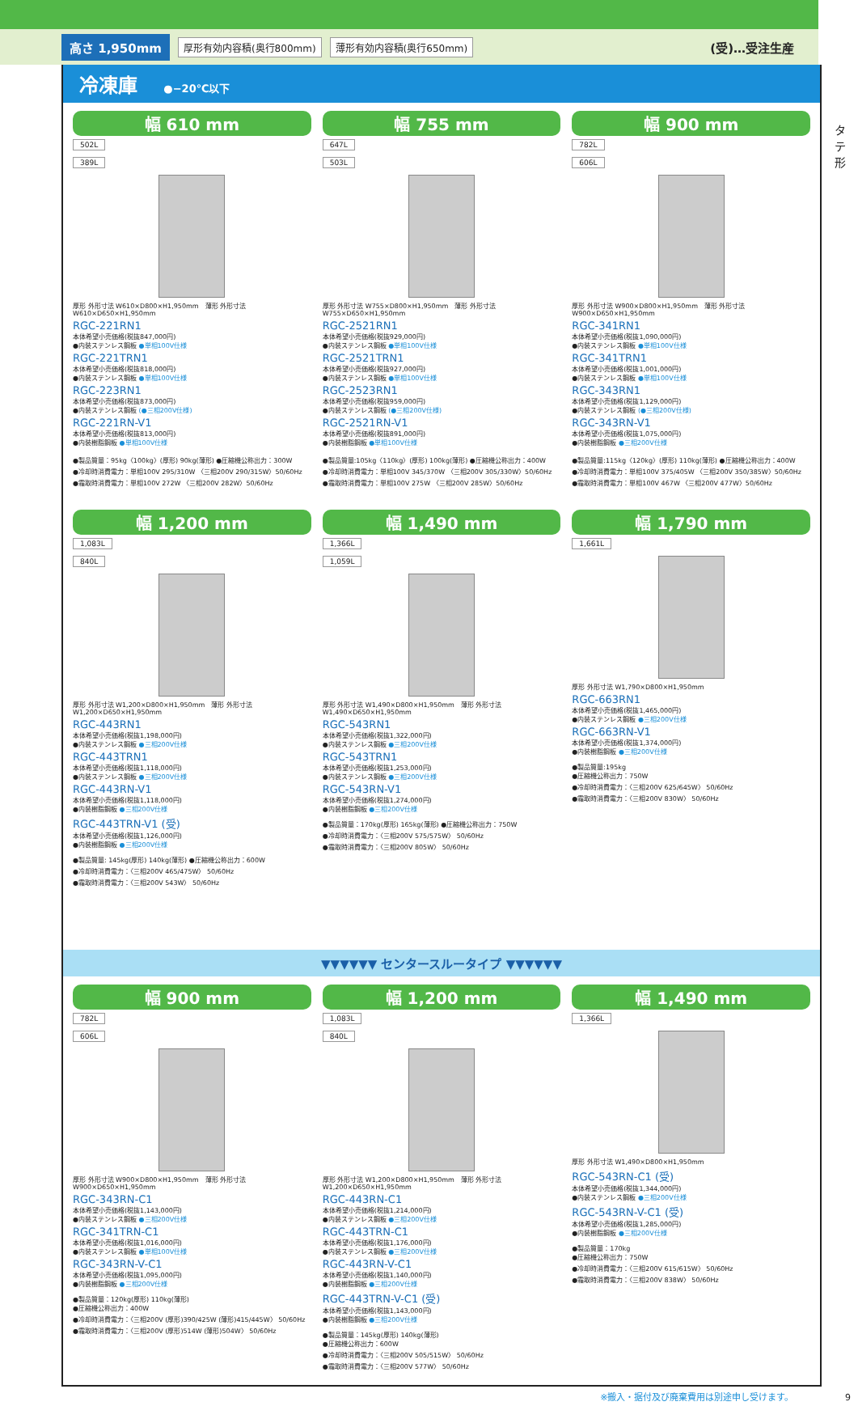高さ 1,950mm 厚形有効内容積(奥行800mm) 薄形有効内容積(奥行650mm) (受)…受注生産
タテ形
冷凍庫 ●−20℃以下
幅 610 mm
502L
389L
厚形 外形寸法 W610×D800×H1,950mm　薄形 外形寸法 W610×D650×H1,950mm
RGC-221RN1
本体希望小売価格(税抜847,000円)
●内装ステンレス鋼板 ●単相100V仕様
RGC-221TRN1
本体希望小売価格(税抜818,000円)
●内装ステンレス鋼板 ●単相100V仕様
RGC-223RN1
本体希望小売価格(税抜873,000円)
●内装ステンレス鋼板 (●三相200V仕様)
RGC-221RN-V1
本体希望小売価格(税抜813,000円)
●内装樹脂鋼板 ●単相100V仕様
●製品質量：95kg〈100kg〉(厚形) 90kg(薄形) ●圧縮機公称出力：300W
●冷却時消費電力：単相100V 295/310W 〈三相200V 290/315W〉50/60Hz
●霜取時消費電力：単相100V 272W 〈三相200V 282W〉50/60Hz
幅 755 mm
647L
503L
厚形 外形寸法 W755×D800×H1,950mm　薄形 外形寸法 W755×D650×H1,950mm
RGC-2521RN1
本体希望小売価格(税抜929,000円)
●内装ステンレス鋼板 ●単相100V仕様
RGC-2521TRN1
本体希望小売価格(税抜927,000円)
●内装ステンレス鋼板 ●単相100V仕様
RGC-2523RN1
本体希望小売価格(税抜959,000円)
●内装ステンレス鋼板 (●三相200V仕様)
RGC-2521RN-V1
本体希望小売価格(税抜891,000円)
●内装樹脂鋼板 ●単相100V仕様
●製品質量:105kg〈110kg〉(厚形) 100kg(薄形) ●圧縮機公称出力：400W
●冷却時消費電力：単相100V 345/370W 〈三相200V 305/330W〉50/60Hz
●霜取時消費電力：単相100V 275W 〈三相200V 285W〉50/60Hz
幅 900 mm
782L
606L
厚形 外形寸法 W900×D800×H1,950mm　薄形 外形寸法 W900×D650×H1,950mm
RGC-341RN1
本体希望小売価格(税抜1,090,000円)
●内装ステンレス鋼板 ●単相100V仕様
RGC-341TRN1
本体希望小売価格(税抜1,001,000円)
●内装ステンレス鋼板 ●単相100V仕様
RGC-343RN1
本体希望小売価格(税抜1,129,000円)
●内装ステンレス鋼板 (●三相200V仕様)
RGC-343RN-V1
本体希望小売価格(税抜1,075,000円)
●内装樹脂鋼板 ●三相200V仕様
●製品質量:115kg〈120kg〉(厚形) 110kg(薄形) ●圧縮機公称出力：400W
●冷却時消費電力：単相100V 375/405W 〈三相200V 350/385W〉50/60Hz
●霜取時消費電力：単相100V 467W 〈三相200V 477W〉50/60Hz
幅 1,200 mm
1,083L
840L
厚形 外形寸法 W1,200×D800×H1,950mm　薄形 外形寸法 W1,200×D650×H1,950mm
RGC-443RN1
本体希望小売価格(税抜1,198,000円)
●内装ステンレス鋼板 ●三相200V仕様
RGC-443TRN1
本体希望小売価格(税抜1,118,000円)
●内装ステンレス鋼板 ●三相200V仕様
RGC-443RN-V1
本体希望小売価格(税抜1,118,000円)
●内装樹脂鋼板 ●三相200V仕様
RGC-443TRN-V1 (受)
本体希望小売価格(税抜1,126,000円)
●内装樹脂鋼板 ●三相200V仕様
●製品質量: 145kg(厚形) 140kg(薄形) ●圧縮機公称出力：600W
●冷却時消費電力：〈三相200V 465/475W〉 50/60Hz
●霜取時消費電力：〈三相200V 543W〉 50/60Hz
幅 1,490 mm
1,366L
1,059L
厚形 外形寸法 W1,490×D800×H1,950mm　薄形 外形寸法 W1,490×D650×H1,950mm
RGC-543RN1
本体希望小売価格(税抜1,322,000円)
●内装ステンレス鋼板 ●三相200V仕様
RGC-543TRN1
本体希望小売価格(税抜1,253,000円)
●内装ステンレス鋼板 ●三相200V仕様
RGC-543RN-V1
本体希望小売価格(税抜1,274,000円)
●内装樹脂鋼板 ●三相200V仕様
●製品質量：170kg(厚形) 165kg(薄形) ●圧縮機公称出力：750W
●冷却時消費電力：〈三相200V 575/575W〉 50/60Hz
●霜取時消費電力：〈三相200V 805W〉 50/60Hz
幅 1,790 mm
1,661L
厚形 外形寸法 W1,790×D800×H1,950mm
RGC-663RN1
本体希望小売価格(税抜1,465,000円)
●内装ステンレス鋼板 ●三相200V仕様
RGC-663RN-V1
本体希望小売価格(税抜1,374,000円)
●内装樹脂鋼板 ●三相200V仕様
●製品質量:195kg
●圧縮機公称出力：750W
●冷却時消費電力：〈三相200V 625/645W〉 50/60Hz
●霜取時消費電力：〈三相200V 830W〉 50/60Hz
▼▼▼▼▼▼ センタースルータイプ ▼▼▼▼▼▼
幅 900 mm
782L
606L
厚形 外形寸法 W900×D800×H1,950mm　薄形 外形寸法 W900×D650×H1,950mm
RGC-343RN-C1
本体希望小売価格(税抜1,143,000円)
●内装ステンレス鋼板 ●三相200V仕様
RGC-341TRN-C1
本体希望小売価格(税抜1,016,000円)
●内装ステンレス鋼板 ●単相100V仕様
RGC-343RN-V-C1
本体希望小売価格(税抜1,095,000円)
●内装樹脂鋼板 ●三相200V仕様
●製品質量：120kg(厚形) 110kg(薄形)
●圧縮機公称出力：400W
●冷却時消費電力：〈三相200V (厚形)390/425W (薄形)415/445W〉 50/60Hz
●霜取時消費電力：〈三相200V (厚形)514W (薄形)504W〉 50/60Hz
幅 1,200 mm
1,083L
840L
厚形 外形寸法 W1,200×D800×H1,950mm　薄形 外形寸法 W1,200×D650×H1,950mm
RGC-443RN-C1
本体希望小売価格(税抜1,214,000円)
●内装ステンレス鋼板 ●三相200V仕様
RGC-443TRN-C1
本体希望小売価格(税抜1,176,000円)
●内装ステンレス鋼板 ●三相200V仕様
RGC-443RN-V-C1
本体希望小売価格(税抜1,140,000円)
●内装樹脂鋼板 ●三相200V仕様
RGC-443TRN-V-C1 (受)
本体希望小売価格(税抜1,143,000円)
●内装樹脂鋼板 ●三相200V仕様
●製品質量：145kg(厚形) 140kg(薄形)
●圧縮機公称出力：600W
●冷却時消費電力：〈三相200V 505/515W〉 50/60Hz
●霜取時消費電力：〈三相200V 577W〉 50/60Hz
幅 1,490 mm
1,366L
厚形 外形寸法 W1,490×D800×H1,950mm
RGC-543RN-C1 (受)
本体希望小売価格(税抜1,344,000円)
●内装ステンレス鋼板 ●三相200V仕様
RGC-543RN-V-C1 (受)
本体希望小売価格(税抜1,285,000円)
●内装樹脂鋼板 ●三相200V仕様
●製品質量：170kg
●圧縮機公称出力：750W
●冷却時消費電力：〈三相200V 615/615W〉 50/60Hz
●霜取時消費電力：〈三相200V 838W〉 50/60Hz
※搬入・据付及び廃棄費用は別途申し受けます。 9